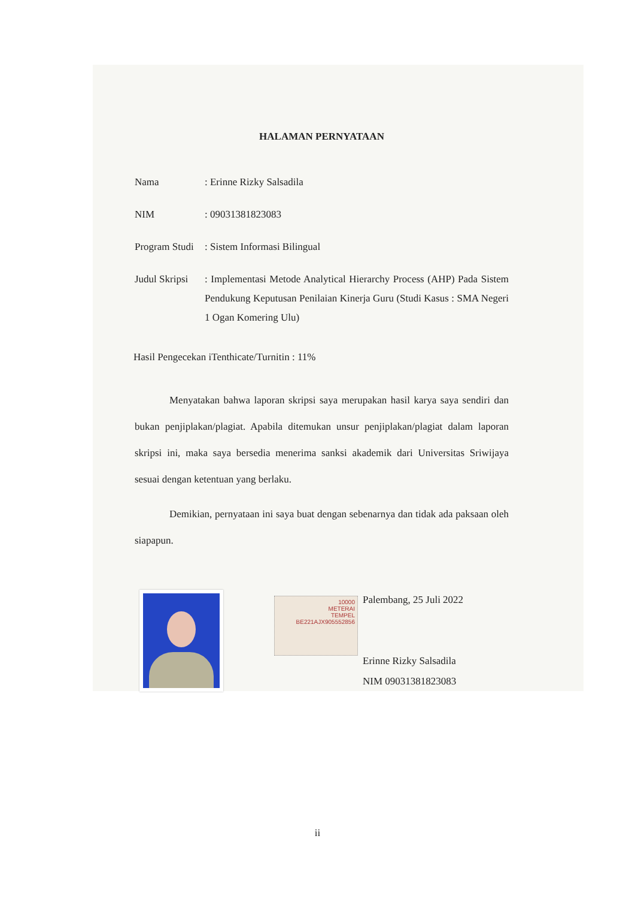HALAMAN PERNYATAAN
Nama : Erinne Rizky Salsadila
NIM : 09031381823083
Program Studi
: Sistem Informasi Bilingual
Judul Skripsi
: Implementasi Metode Analytical Hierarchy Process (AHP) Pada Sistem Pendukung Keputusan Penilaian Kinerja Guru (Studi Kasus : SMA Negeri 1 Ogan Komering Ulu)
Hasil Pengecekan iTenthicate/Turnitin : 11%
Menyatakan bahwa laporan skripsi saya merupakan hasil karya saya sendiri dan bukan penjiplakan/plagiat. Apabila ditemukan unsur penjiplakan/plagiat dalam laporan skripsi ini, maka saya bersedia menerima sanksi akademik dari Universitas Sriwijaya sesuai dengan ketentuan yang berlaku.
Demikian, pernyataan ini saya buat dengan sebenarnya dan tidak ada paksaan oleh siapapun.
10000
METERAI
TEMPEL
BE221AJX905552856
Palembang, 25 Juli 2022
Erinne Rizky Salsadila
NIM 09031381823083
ii